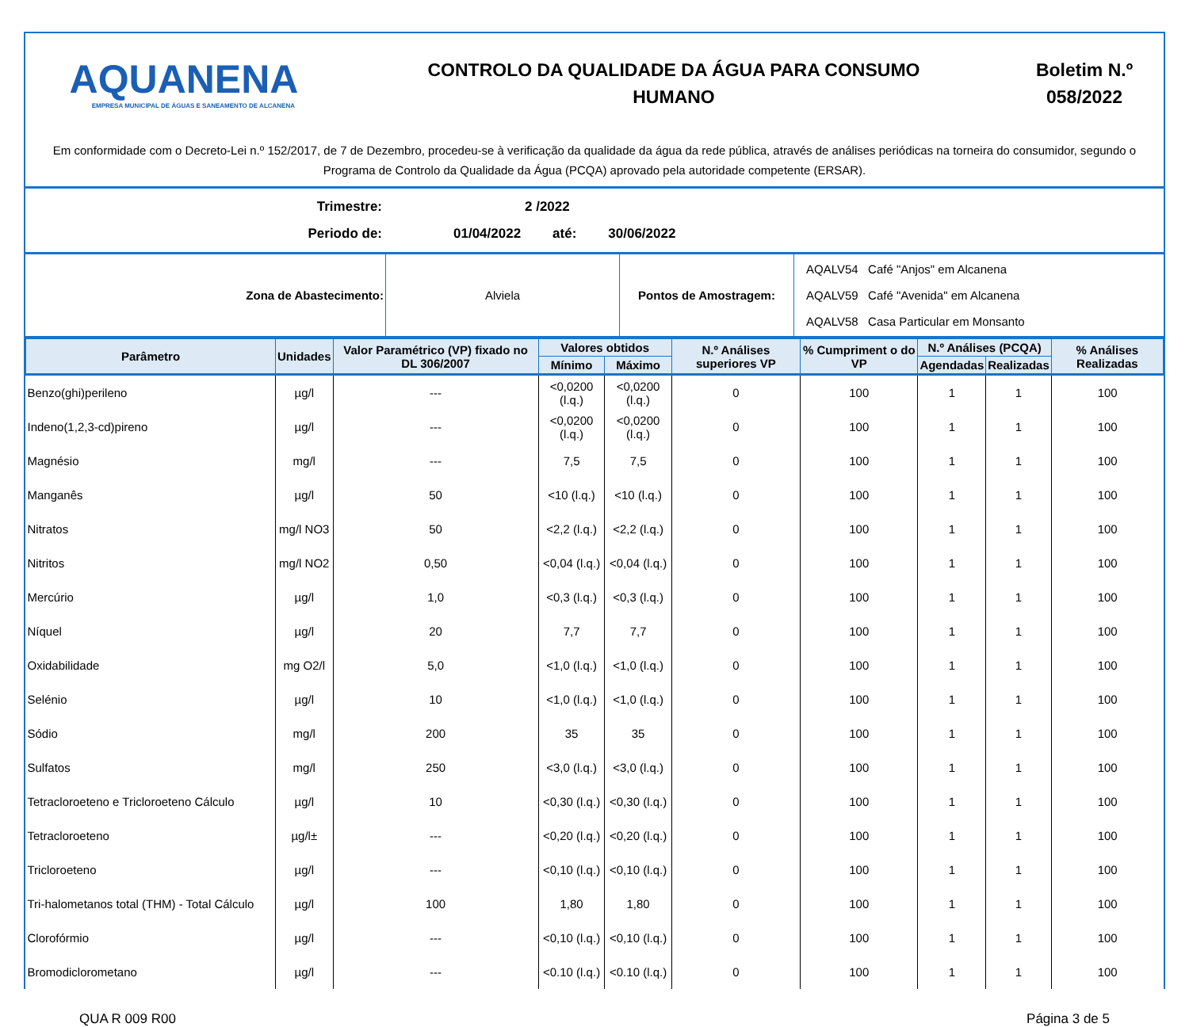AQUANENA
EMPRESA MUNICIPAL DE ÁGUAS E SANEAMENTO DE ALCANENA
CONTROLO DA QUALIDADE DA ÁGUA PARA CONSUMO
HUMANO
Boletim N.º
058/2022
Em conformidade com o Decreto-Lei n.º 152/2017, de 7 de Dezembro, procedeu-se à verificação da qualidade da água da rede pública, através de análises periódicas na torneira do consumidor, segundo o Programa de Controlo da Qualidade da Água (PCQA) aprovado pela autoridade competente (ERSAR).
Trimestre: 2 /2022
Periodo de: 01/04/2022 até: 30/06/2022
| Zona de Abastecimento: | Alviela | Pontos de Amostragem: | AQALV54 Café "Anjos" em Alcanena AQALV59 Café "Avenida" em Alcanena AQALV58 Casa Particular em Monsanto |
| Parâmetro | Unidades | Valor Paramétrico (VP) fixado no DL 306/2007 | Valores obtidos | | N.º Análises superiores VP | % Cumpriment o do VP | N.º Análises (PCQA) | | % Análises Realizadas |
| --- | --- | --- | --- | --- | --- | --- | --- | --- | --- |
| | | | Mínimo | Máximo | | | Agendadas | Realizadas | |
| Benzo(ghi)perileno | µg/l | --- | <0,0200 (l.q.) | <0,0200 (l.q.) | 0 | 100 | 1 | 1 | 100 |
| Indeno(1,2,3-cd)pireno | µg/l | --- | <0,0200 (l.q.) | <0,0200 (l.q.) | 0 | 100 | 1 | 1 | 100 |
| Magnésio | mg/l | --- | 7,5 | 7,5 | 0 | 100 | 1 | 1 | 100 |
| Manganês | µg/l | 50 | <10 (l.q.) | <10 (l.q.) | 0 | 100 | 1 | 1 | 100 |
| Nitratos | mg/l NO3 | 50 | <2,2 (l.q.) | <2,2 (l.q.) | 0 | 100 | 1 | 1 | 100 |
| Nitritos | mg/l NO2 | 0,50 | <0,04 (l.q.) | <0,04 (l.q.) | 0 | 100 | 1 | 1 | 100 |
| Mercúrio | µg/l | 1,0 | <0,3 (l.q.) | <0,3 (l.q.) | 0 | 100 | 1 | 1 | 100 |
| Níquel | µg/l | 20 | 7,7 | 7,7 | 0 | 100 | 1 | 1 | 100 |
| Oxidabilidade | mg O2/l | 5,0 | <1,0 (l.q.) | <1,0 (l.q.) | 0 | 100 | 1 | 1 | 100 |
| Selénio | µg/l | 10 | <1,0 (l.q.) | <1,0 (l.q.) | 0 | 100 | 1 | 1 | 100 |
| Sódio | mg/l | 200 | 35 | 35 | 0 | 100 | 1 | 1 | 100 |
| Sulfatos | mg/l | 250 | <3,0 (l.q.) | <3,0 (l.q.) | 0 | 100 | 1 | 1 | 100 |
| Tetracloroeteno e Tricloroeteno Cálculo | µg/l | 10 | <0,30 (l.q.) | <0,30 (l.q.) | 0 | 100 | 1 | 1 | 100 |
| Tetracloroeteno | µg/l± | --- | <0,20 (l.q.) | <0,20 (l.q.) | 0 | 100 | 1 | 1 | 100 |
| Tricloroeteno | µg/l | --- | <0,10 (l.q.) | <0,10 (l.q.) | 0 | 100 | 1 | 1 | 100 |
| Tri-halometanos total (THM) - Total Cálculo | µg/l | 100 | 1,80 | 1,80 | 0 | 100 | 1 | 1 | 100 |
| Clorofórmio | µg/l | --- | <0,10 (l.q.) | <0,10 (l.q.) | 0 | 100 | 1 | 1 | 100 |
| Bromodiclorometano | µg/l | --- | <0.10 (l.q.) | <0.10 (l.q.) | 0 | 100 | 1 | 1 | 100 |
QUA R 009 R00 Página 3 de 5